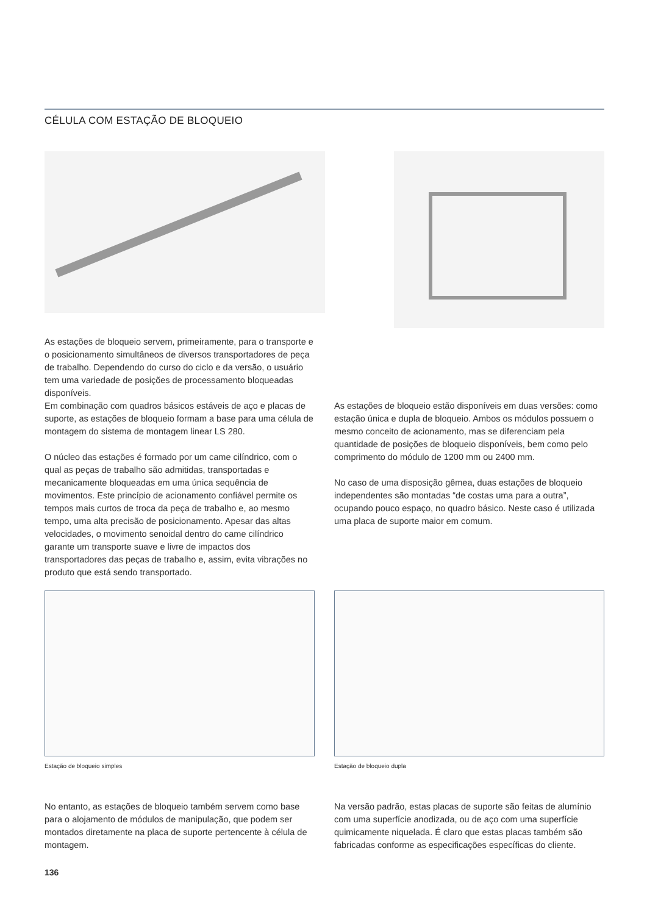CÉLULA COM ESTAÇÃO DE BLOQUEIO
As estações de bloqueio servem, primeiramente, para o transporte e o posicionamento simultâneos de diversos transportadores de peça de trabalho. Dependendo do curso do ciclo e da versão, o usuário tem uma variedade de posições de processamento bloqueadas disponíveis.
Em combinação com quadros básicos estáveis de aço e placas de suporte, as estações de bloqueio formam a base para uma célula de montagem do sistema de montagem linear LS 280.
O núcleo das estações é formado por um came cilíndrico, com o qual as peças de trabalho são admitidas, transportadas e mecanicamente bloqueadas em uma única sequência de movimentos. Este princípio de acionamento confiável permite os tempos mais curtos de troca da peça de trabalho e, ao mesmo tempo, uma alta precisão de posicionamento. Apesar das altas velocidades, o movimento senoidal dentro do came cilíndrico garante um transporte suave e livre de impactos dos transportadores das peças de trabalho e, assim, evita vibrações no produto que está sendo transportado.
As estações de bloqueio estão disponíveis em duas versões: como estação única e dupla de bloqueio. Ambos os módulos possuem o mesmo conceito de acionamento, mas se diferenciam pela quantidade de posições de bloqueio disponíveis, bem como pelo comprimento do módulo de 1200 mm ou 2400 mm.
No caso de uma disposição gêmea, duas estações de bloqueio independentes são montadas “de costas uma para a outra”, ocupando pouco espaço, no quadro básico. Neste caso é utilizada uma placa de suporte maior em comum.
Estação de bloqueio simples Estação de bloqueio dupla
No entanto, as estações de bloqueio também servem como base para o alojamento de módulos de manipulação, que podem ser montados diretamente na placa de suporte pertencente à célula de montagem.
Na versão padrão, estas placas de suporte são feitas de alumínio com uma superfície anodizada, ou de aço com uma superfície quimicamente niquelada. É claro que estas placas também são fabricadas conforme as especificações específicas do cliente.
136